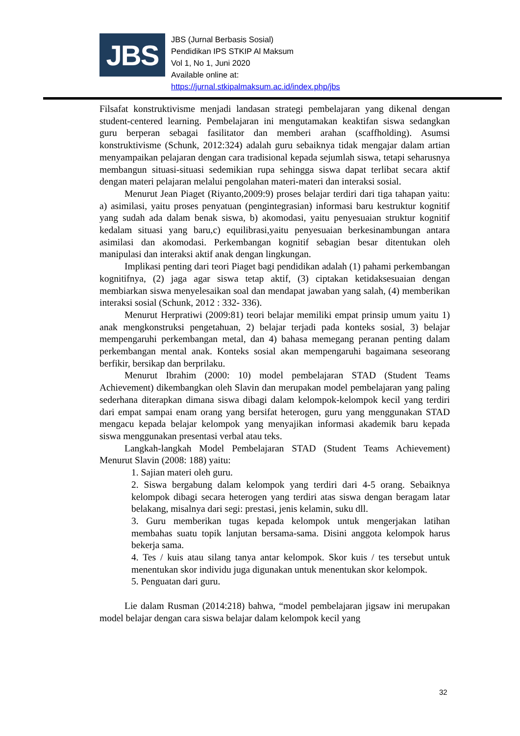JBS
JBS (Jurnal Berbasis Sosial)
Pendidikan IPS STKIP Al Maksum
Vol 1, No 1, Juni 2020
Available online at:
https://jurnal.stkipalmaksum.ac.id/index.php/jbs
Filsafat konstruktivisme menjadi landasan strategi pembelajaran yang dikenal dengan student-centered learning. Pembelajaran ini mengutamakan keaktifan siswa sedangkan guru berperan sebagai fasilitator dan memberi arahan (scaffholding). Asumsi konstruktivisme (Schunk, 2012:324) adalah guru sebaiknya tidak mengajar dalam artian menyampaikan pelajaran dengan cara tradisional kepada sejumlah siswa, tetapi seharusnya membangun situasi-situasi sedemikian rupa sehingga siswa dapat terlibat secara aktif dengan materi pelajaran melalui pengolahan materi-materi dan interaksi sosial.
Menurut Jean Piaget (Riyanto,2009:9) proses belajar terdiri dari tiga tahapan yaitu: a) asimilasi, yaitu proses penyatuan (pengintegrasian) informasi baru kestruktur kognitif yang sudah ada dalam benak siswa, b) akomodasi, yaitu penyesuaian struktur kognitif kedalam situasi yang baru,c) equilibrasi,yaitu penyesuaian berkesinambungan antara asimilasi dan akomodasi. Perkembangan kognitif sebagian besar ditentukan oleh manipulasi dan interaksi aktif anak dengan lingkungan.
Implikasi penting dari teori Piaget bagi pendidikan adalah (1) pahami perkembangan kognitifnya, (2) jaga agar siswa tetap aktif, (3) ciptakan ketidaksesuaian dengan membiarkan siswa menyelesaikan soal dan mendapat jawaban yang salah, (4) memberikan interaksi sosial (Schunk, 2012 : 332- 336).
Menurut Herpratiwi (2009:81) teori belajar memiliki empat prinsip umum yaitu 1) anak mengkonstruksi pengetahuan, 2) belajar terjadi pada konteks sosial, 3) belajar mempengaruhi perkembangan metal, dan 4) bahasa memegang peranan penting dalam perkembangan mental anak. Konteks sosial akan mempengaruhi bagaimana seseorang berfikir, bersikap dan berprilaku.
Menurut Ibrahim (2000: 10) model pembelajaran STAD (Student Teams Achievement) dikembangkan oleh Slavin dan merupakan model pembelajaran yang paling sederhana diterapkan dimana siswa dibagi dalam kelompok-kelompok kecil yang terdiri dari empat sampai enam orang yang bersifat heterogen, guru yang menggunakan STAD mengacu kepada belajar kelompok yang menyajikan informasi akademik baru kepada siswa menggunakan presentasi verbal atau teks.
Langkah-langkah Model Pembelajaran STAD (Student Teams Achievement) Menurut Slavin (2008: 188) yaitu:
1. Sajian materi oleh guru.
2. Siswa bergabung dalam kelompok yang terdiri dari 4-5 orang. Sebaiknya kelompok dibagi secara heterogen yang terdiri atas siswa dengan beragam latar belakang, misalnya dari segi: prestasi, jenis kelamin, suku dll.
3. Guru memberikan tugas kepada kelompok untuk mengerjakan latihan membahas suatu topik lanjutan bersama-sama. Disini anggota kelompok harus bekerja sama.
4. Tes / kuis atau silang tanya antar kelompok. Skor kuis / tes tersebut untuk menentukan skor individu juga digunakan untuk menentukan skor kelompok.
5. Penguatan dari guru.
Lie dalam Rusman (2014:218) bahwa, “model pembelajaran jigsaw ini merupakan model belajar dengan cara siswa belajar dalam kelompok kecil yang
32